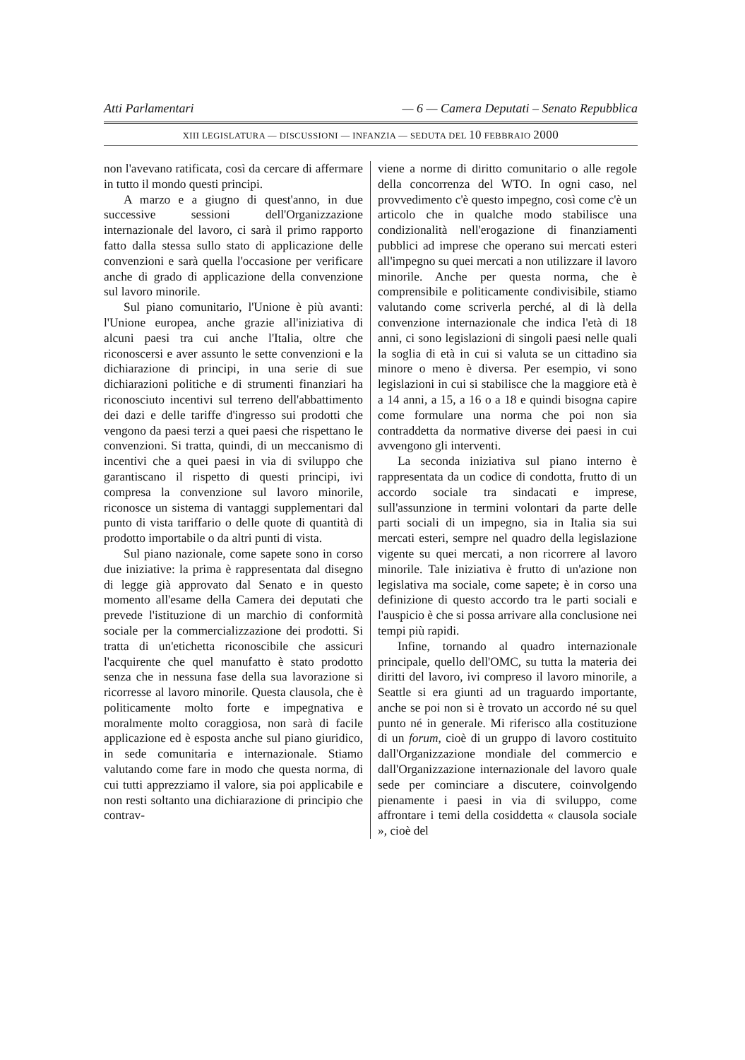Atti Parlamentari — 6 — Camera Deputati – Senato Repubblica
XIII LEGISLATURA — DISCUSSIONI — INFANZIA — SEDUTA DEL 10 FEBBRAIO 2000
non l'avevano ratificata, così da cercare di affermare in tutto il mondo questi principi.
A marzo e a giugno di quest'anno, in due successive sessioni dell'Organizzazione internazionale del lavoro, ci sarà il primo rapporto fatto dalla stessa sullo stato di applicazione delle convenzioni e sarà quella l'occasione per verificare anche di grado di applicazione della convenzione sul lavoro minorile.
Sul piano comunitario, l'Unione è più avanti: l'Unione europea, anche grazie all'iniziativa di alcuni paesi tra cui anche l'Italia, oltre che riconoscersi e aver assunto le sette convenzioni e la dichiarazione di principi, in una serie di sue dichiarazioni politiche e di strumenti finanziari ha riconosciuto incentivi sul terreno dell'abbattimento dei dazi e delle tariffe d'ingresso sui prodotti che vengono da paesi terzi a quei paesi che rispettano le convenzioni. Si tratta, quindi, di un meccanismo di incentivi che a quei paesi in via di sviluppo che garantiscano il rispetto di questi principi, ivi compresa la convenzione sul lavoro minorile, riconosce un sistema di vantaggi supplementari dal punto di vista tariffario o delle quote di quantità di prodotto importabile o da altri punti di vista.
Sul piano nazionale, come sapete sono in corso due iniziative: la prima è rappresentata dal disegno di legge già approvato dal Senato e in questo momento all'esame della Camera dei deputati che prevede l'istituzione di un marchio di conformità sociale per la commercializzazione dei prodotti. Si tratta di un'etichetta riconoscibile che assicuri l'acquirente che quel manufatto è stato prodotto senza che in nessuna fase della sua lavorazione si ricorresse al lavoro minorile. Questa clausola, che è politicamente molto forte e impegnativa e moralmente molto coraggiosa, non sarà di facile applicazione ed è esposta anche sul piano giuridico, in sede comunitaria e internazionale. Stiamo valutando come fare in modo che questa norma, di cui tutti apprezziamo il valore, sia poi applicabile e non resti soltanto una dichiarazione di principio che contrav-
viene a norme di diritto comunitario o alle regole della concorrenza del WTO. In ogni caso, nel provvedimento c'è questo impegno, così come c'è un articolo che in qualche modo stabilisce una condizionalità nell'erogazione di finanziamenti pubblici ad imprese che operano sui mercati esteri all'impegno su quei mercati a non utilizzare il lavoro minorile. Anche per questa norma, che è comprensibile e politicamente condivisibile, stiamo valutando come scriverla perché, al di là della convenzione internazionale che indica l'età di 18 anni, ci sono legislazioni di singoli paesi nelle quali la soglia di età in cui si valuta se un cittadino sia minore o meno è diversa. Per esempio, vi sono legislazioni in cui si stabilisce che la maggiore età è a 14 anni, a 15, a 16 o a 18 e quindi bisogna capire come formulare una norma che poi non sia contraddetta da normative diverse dei paesi in cui avvengono gli interventi.
La seconda iniziativa sul piano interno è rappresentata da un codice di condotta, frutto di un accordo sociale tra sindacati e imprese, sull'assunzione in termini volontari da parte delle parti sociali di un impegno, sia in Italia sia sui mercati esteri, sempre nel quadro della legislazione vigente su quei mercati, a non ricorrere al lavoro minorile. Tale iniziativa è frutto di un'azione non legislativa ma sociale, come sapete; è in corso una definizione di questo accordo tra le parti sociali e l'auspicio è che si possa arrivare alla conclusione nei tempi più rapidi.
Infine, tornando al quadro internazionale principale, quello dell'OMC, su tutta la materia dei diritti del lavoro, ivi compreso il lavoro minorile, a Seattle si era giunti ad un traguardo importante, anche se poi non si è trovato un accordo né su quel punto né in generale. Mi riferisco alla costituzione di un forum, cioè di un gruppo di lavoro costituito dall'Organizzazione mondiale del commercio e dall'Organizzazione internazionale del lavoro quale sede per cominciare a discutere, coinvolgendo pienamente i paesi in via di sviluppo, come affrontare i temi della cosiddetta « clausola sociale », cioè del